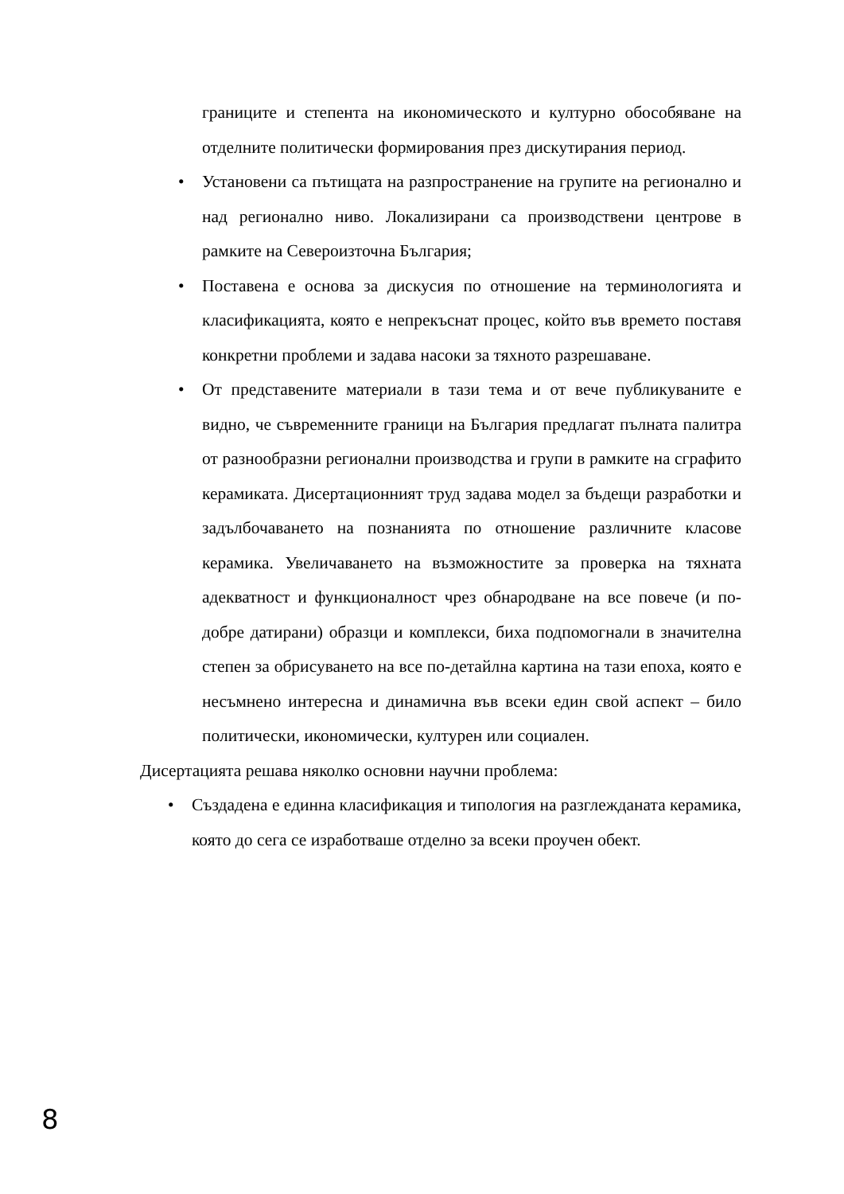границите и степента на икономическото и културно обособяване на отделните политически формирования през дискутирания период.
• Установени са пътищата на разпространение на групите на регионално и над регионално ниво. Локализирани са производствени центрове в рамките на Североизточна България;
• Поставена е основа за дискусия по отношение на терминологията и класификацията, която е непрекъснат процес, който във времето поставя конкретни проблеми и задава насоки за тяхното разрешаване.
• От представените материали в тази тема и от вече публикуваните е видно, че съвременните граници на България предлагат пълната палитра от разнообразни регионални производства и групи в рамките на сграфито керамиката. Дисертационният труд задава модел за бъдещи разработки и задълбочаването на познанията по отношение различните класове керамика. Увеличаването на възможностите за проверка на тяхната адекватност и функционалност чрез обнародване на все повече (и по-добре датирани) образци и комплекси, биха подпомогнали в значителна степен за обрисуването на все по-детайлна картина на тази епоха, която е несъмнено интересна и динамична във всеки един свой аспект – било политически, икономически, културен или социален.
Дисертацията решава няколко основни научни проблема:
• Създадена е единна класификация и типология на разглежданата керамика, която до сега се изработваше отделно за всеки проучен обект.
8